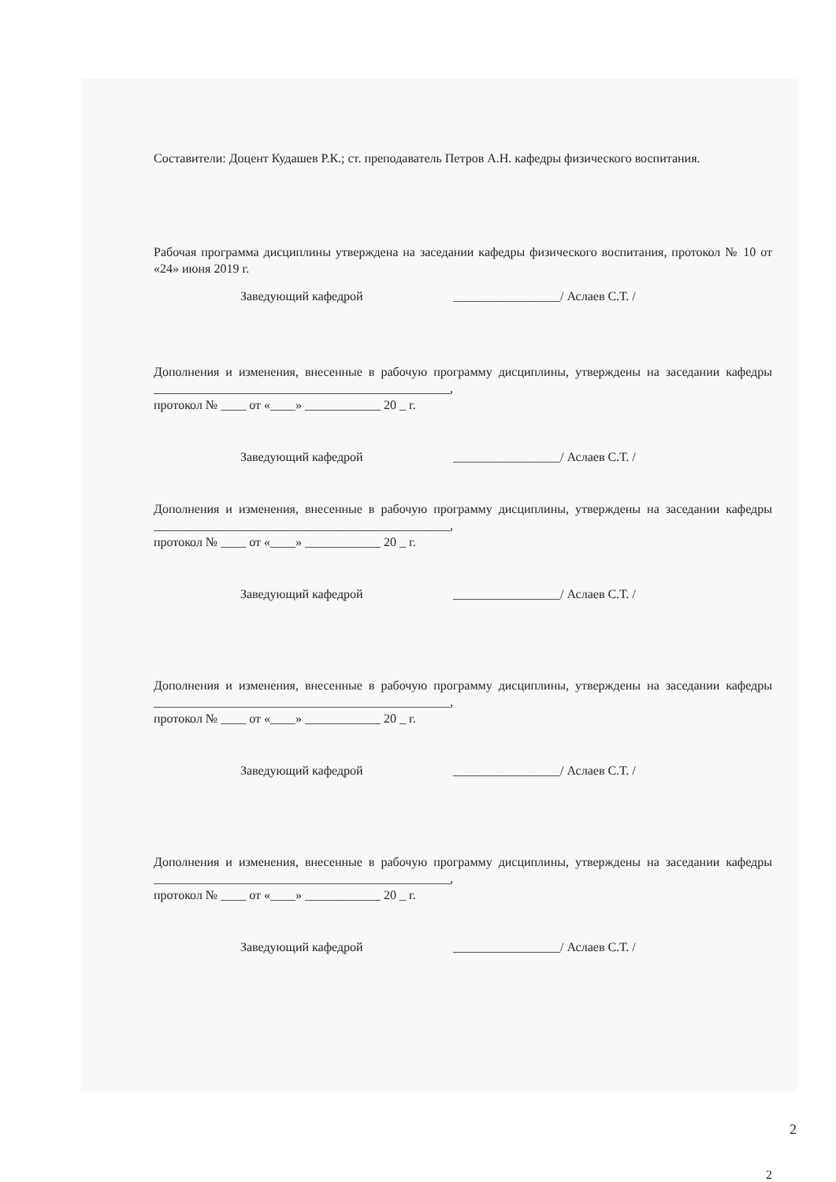Составители: Доцент Кудашев Р.К.; ст. преподаватель Петров А.Н. кафедры физического воспитания.
Рабочая программа дисциплины утверждена на заседании кафедры физического воспитания, протокол № 10 от «24» июня 2019 г.
Заведующий кафедрой _________________/ Аслаев С.Т. /
Дополнения и изменения, внесенные в рабочую программу дисциплины, утверждены на заседании кафедры _______________________________________________,
протокол № ____ от «____» ____________ 20 _ г.
Заведующий кафедрой _________________/ Аслаев С.Т. /
Дополнения и изменения, внесенные в рабочую программу дисциплины, утверждены на заседании кафедры _______________________________________________,
протокол № ____ от «____» ____________ 20 _ г.
Заведующий кафедрой _________________/ Аслаев С.Т. /
Дополнения и изменения, внесенные в рабочую программу дисциплины, утверждены на заседании кафедры _______________________________________________,
протокол № ____ от «____» ____________ 20 _ г.
Заведующий кафедрой _________________/ Аслаев С.Т. /
Дополнения и изменения, внесенные в рабочую программу дисциплины, утверждены на заседании кафедры _______________________________________________,
протокол № ____ от «____» ____________ 20 _ г.
Заведующий кафедрой _________________/ Аслаев С.Т. /
2
2